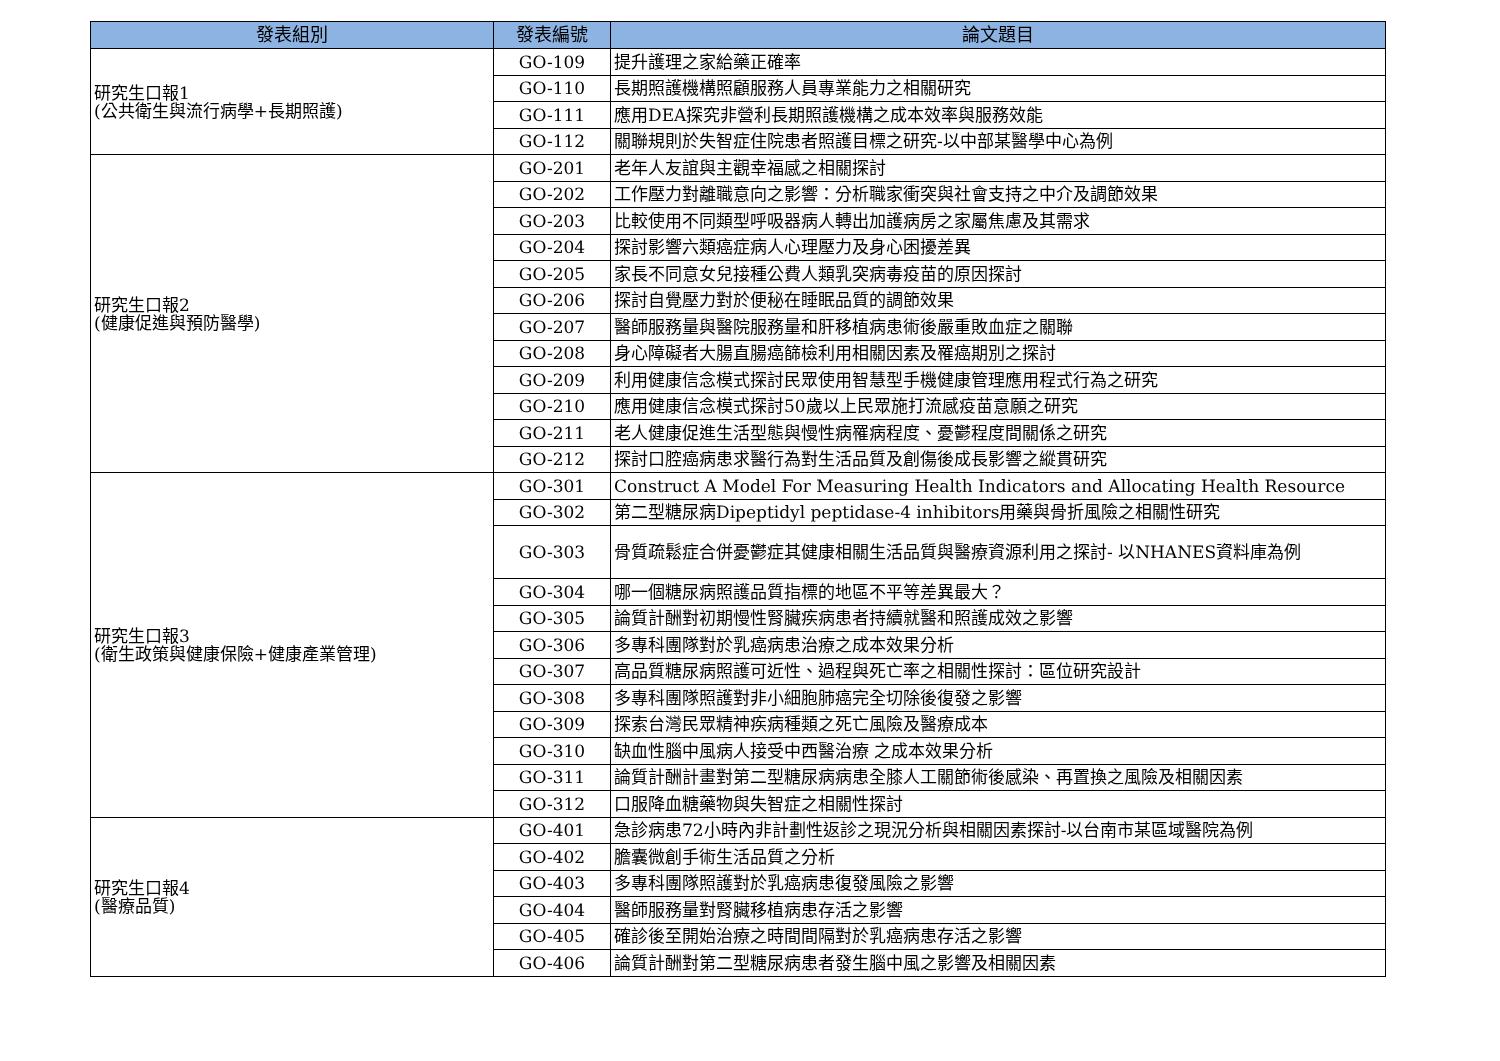| 發表組別 | 發表編號 | 論文題目 |
| --- | --- | --- |
| 研究生口報1 (公共衛生與流行病學+長期照護) | GO-109 | 提升護理之家給藥正確率 |
| | GO-110 | 長期照護機構照顧服務人員專業能力之相關研究 |
| | GO-111 | 應用DEA探究非營利長期照護機構之成本效率與服務效能 |
| | GO-112 | 關聯規則於失智症住院患者照護目標之研究-以中部某醫學中心為例 |
| 研究生口報2 (健康促進與預防醫學) | GO-201 | 老年人友誼與主觀幸福感之相關探討 |
| | GO-202 | 工作壓力對離職意向之影響：分析職家衝突與社會支持之中介及調節效果 |
| | GO-203 | 比較使用不同類型呼吸器病人轉出加護病房之家屬焦慮及其需求 |
| | GO-204 | 探討影響六類癌症病人心理壓力及身心困擾差異 |
| | GO-205 | 家長不同意女兒接種公費人類乳突病毒疫苗的原因探討 |
| | GO-206 | 探討自覺壓力對於便秘在睡眠品質的調節效果 |
| | GO-207 | 醫師服務量與醫院服務量和肝移植病患術後嚴重敗血症之關聯 |
| | GO-208 | 身心障礙者大腸直腸癌篩檢利用相關因素及罹癌期別之探討 |
| | GO-209 | 利用健康信念模式探討民眾使用智慧型手機健康管理應用程式行為之研究 |
| | GO-210 | 應用健康信念模式探討50歲以上民眾施打流感疫苗意願之研究 |
| | GO-211 | 老人健康促進生活型態與慢性病罹病程度、憂鬱程度間關係之研究 |
| | GO-212 | 探討口腔癌病患求醫行為對生活品質及創傷後成長影響之縱貫研究 |
| 研究生口報3 (衛生政策與健康保險+健康產業管理) | GO-301 | Construct A Model For Measuring Health Indicators and Allocating Health Resource |
| | GO-302 | 第二型糖尿病Dipeptidyl peptidase-4 inhibitors用藥與骨折風險之相關性研究 |
| | GO-303 | 骨質疏鬆症合併憂鬱症其健康相關生活品質與醫療資源利用之探討- 以NHANES資料庫為例 |
| | GO-304 | 哪一個糖尿病照護品質指標的地區不平等差異最大？ |
| | GO-305 | 論質計酬對初期慢性腎臟疾病患者持續就醫和照護成效之影響 |
| | GO-306 | 多專科團隊對於乳癌病患治療之成本效果分析 |
| | GO-307 | 高品質糖尿病照護可近性、過程與死亡率之相關性探討：區位研究設計 |
| | GO-308 | 多專科團隊照護對非小細胞肺癌完全切除後復發之影響 |
| | GO-309 | 探索台灣民眾精神疾病種類之死亡風險及醫療成本 |
| | GO-310 | 缺血性腦中風病人接受中西醫治療 之成本效果分析 |
| | GO-311 | 論質計酬計畫對第二型糖尿病病患全膝人工關節術後感染、再置換之風險及相關因素 |
| | GO-312 | 口服降血糖藥物與失智症之相關性探討 |
| 研究生口報4 (醫療品質) | GO-401 | 急診病患72小時內非計劃性返診之現況分析與相關因素探討-以台南市某區域醫院為例 |
| | GO-402 | 膽囊微創手術生活品質之分析 |
| | GO-403 | 多專科團隊照護對於乳癌病患復發風險之影響 |
| | GO-404 | 醫師服務量對腎臟移植病患存活之影響 |
| | GO-405 | 確診後至開始治療之時間間隔對於乳癌病患存活之影響 |
| | GO-406 | 論質計酬對第二型糖尿病患者發生腦中風之影響及相關因素 |